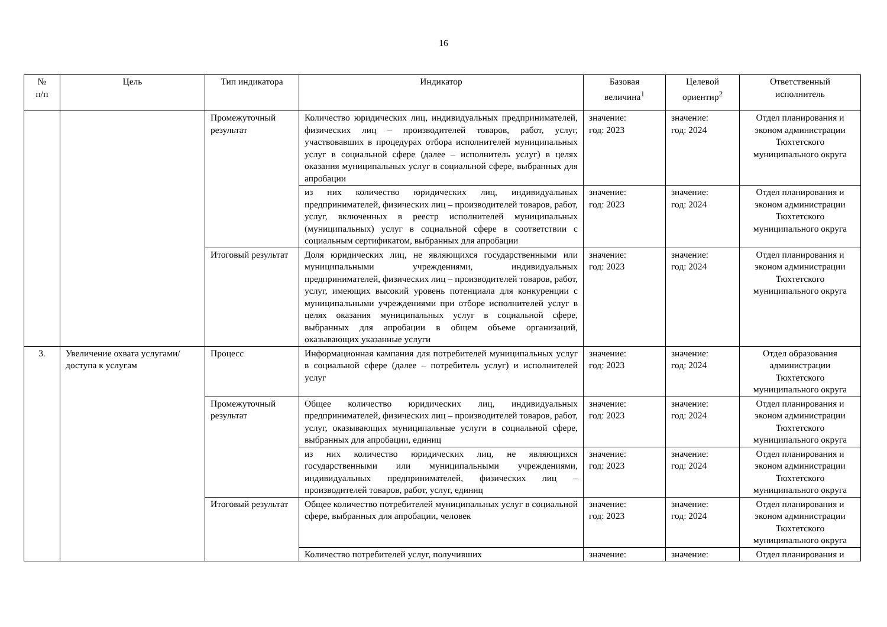16
| № п/п | Цель | Тип индикатора | Индикатор | Базовая величина<sup>1</sup> | Целевой ориентир<sup>2</sup> | Ответственный исполнитель |
| --- | --- | --- | --- | --- | --- | --- |
| | | Промежуточный результат | Количество юридических лиц, индивидуальных предпринимателей, физических лиц – производителей товаров, работ, услуг, участвовавших в процедурах отбора исполнителей муниципальных услуг в социальной сфере (далее – исполнитель услуг) в целях оказания муниципальных услуг в социальной сфере, выбранных для апробации | значение: год: 2023 | значение: год: 2024 | Отдел планирования и эконом администрации Тюхтетского муниципального округа |
| | | | из них количество юридических лиц, индивидуальных предпринимателей, физических лиц – производителей товаров, работ, услуг, включенных в реестр исполнителей муниципальных (муниципальных) услуг в социальной сфере в соответствии с социальным сертификатом, выбранных для апробации | значение: год: 2023 | значение: год: 2024 | Отдел планирования и эконом администрации Тюхтетского муниципального округа |
| | | Итоговый результат | Доля юридических лиц, не являющихся государственными или муниципальными учреждениями, индивидуальных предпринимателей, физических лиц – производителей товаров, работ, услуг, имеющих высокий уровень потенциала для конкуренции с муниципальными учреждениями при отборе исполнителей услуг в целях оказания муниципальных услуг в социальной сфере, выбранных для апробации в общем объеме организаций, оказывающих указанные услуги | значение: год: 2023 | значение: год: 2024 | Отдел планирования и эконом администрации Тюхтетского муниципального округа |
| 3. | Увеличение охвата услугами/доступа к услугам | Процесс | Информационная кампания для потребителей муниципальных услуг в социальной сфере (далее – потребитель услуг) и исполнителей услуг | значение: год: 2023 | значение: год: 2024 | Отдел образования администрации Тюхтетского муниципального округа |
| | | Промежуточный результат | Общее количество юридических лиц, индивидуальных предпринимателей, физических лиц – производителей товаров, работ, услуг, оказывающих муниципальные услуги в социальной сфере, выбранных для апробации, единиц | значение: год: 2023 | значение: год: 2024 | Отдел планирования и эконом администрации Тюхтетского муниципального округа |
| | | | из них количество юридических лиц, не являющихся государственными или муниципальными учреждениями, индивидуальных предпринимателей, физических лиц – производителей товаров, работ, услуг, единиц | значение: год: 2023 | значение: год: 2024 | Отдел планирования и эконом администрации Тюхтетского муниципального округа |
| | | Итоговый результат | Общее количество потребителей муниципальных услуг в социальной сфере, выбранных для апробации, человек | значение: год: 2023 | значение: год: 2024 | Отдел планирования и эконом администрации Тюхтетского муниципального округа |
| | | | Количество потребителей услуг, получивших | значение: | значение: | Отдел планирования и |